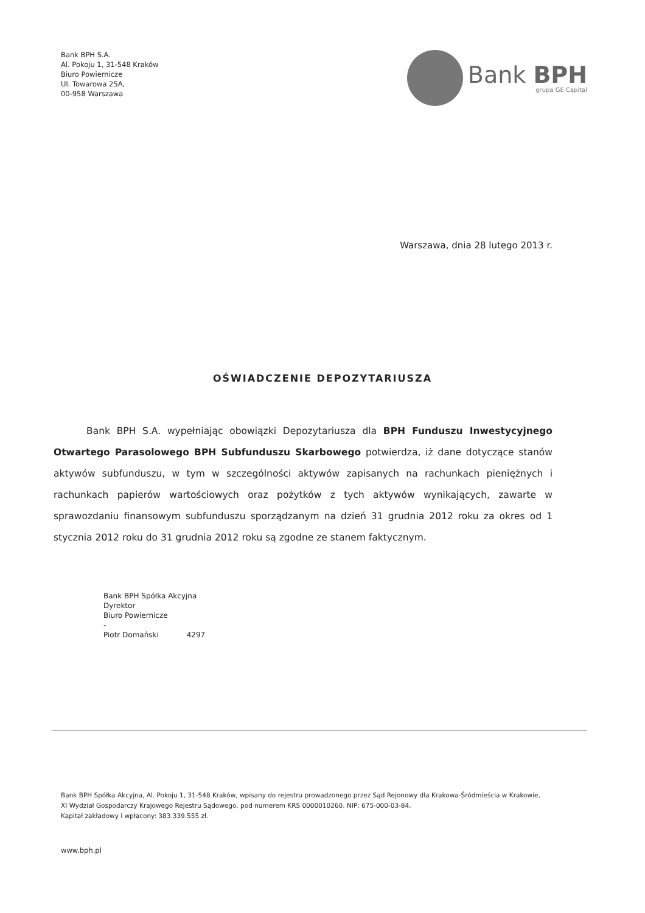Bank BPH S.A.
Al. Pokoju 1, 31-548 Kraków
Biuro Powiernicze
Ul. Towarowa 25A,
00-958 Warszawa
Bank BPH
grupa GE Capital
Warszawa, dnia 28 lutego 2013 r.
OŚWIADCZENIE DEPOZYTARIUSZA
Bank BPH S.A. wypełniając obowiązki Depozytariusza dla BPH Funduszu Inwestycyjnego Otwartego Parasolowego BPH Subfunduszu Skarbowego potwierdza, iż dane dotyczące stanów aktywów subfunduszu, w tym w szczególności aktywów zapisanych na rachunkach pieniężnych i rachunkach papierów wartościowych oraz pożytków z tych aktywów wynikających, zawarte w sprawozdaniu finansowym subfunduszu sporządzanym na dzień 31 grudnia 2012 roku za okres od 1 stycznia 2012 roku do 31 grudnia 2012 roku są zgodne ze stanem faktycznym.
Bank BPH Spółka Akcyjna
Dyrektor
Biuro Powiernicze
-
Piotr Domański 4297
Bank BPH Spółka Akcyjna, Al. Pokoju 1, 31-548 Kraków, wpisany do rejestru prowadzonego przez Sąd Rejonowy dla Krakowa-Śródmieścia w Krakowie,
XI Wydział Gospodarczy Krajowego Rejestru Sądowego, pod numerem KRS 0000010260. NIP: 675-000-03-84.
Kapitał zakładowy i wpłacony: 383.339.555 zł.
www.bph.pl